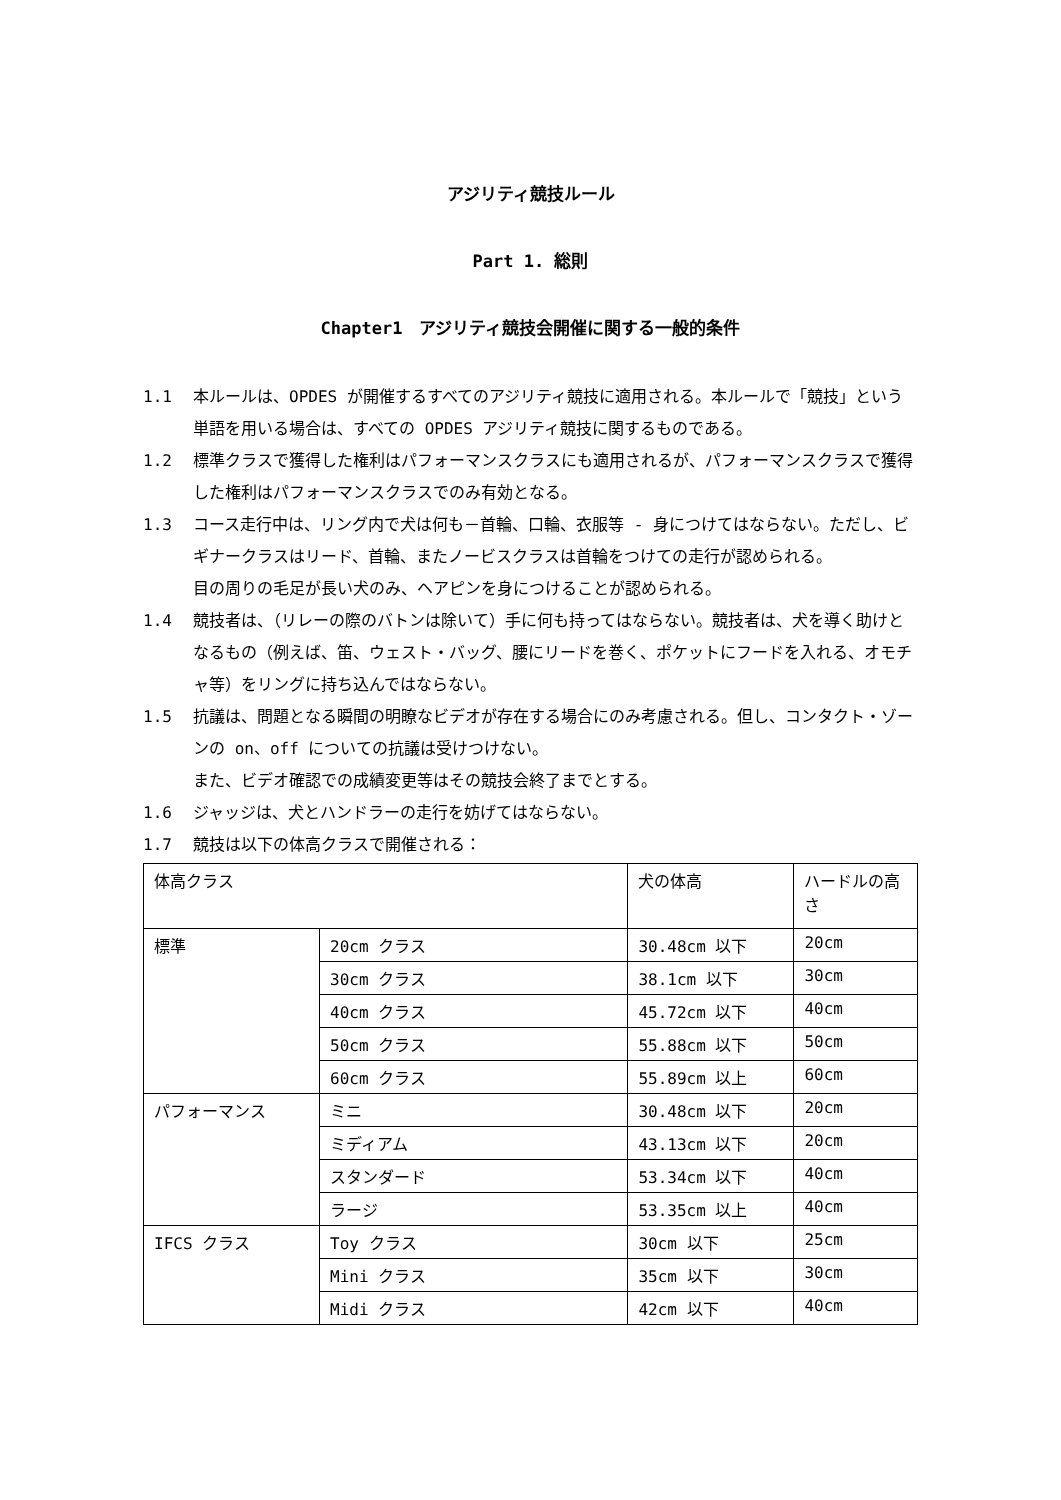アジリティ競技ルール
Part 1. 総則
Chapter1　アジリティ競技会開催に関する一般的条件
1.1 本ルールは、OPDES が開催するすべてのアジリティ競技に適用される。本ルールで「競技」という単語を用いる場合は、すべての OPDES アジリティ競技に関するものである。
1.2 標準クラスで獲得した権利はパフォーマンスクラスにも適用されるが、パフォーマンスクラスで獲得した権利はパフォーマンスクラスでのみ有効となる。
1.3 コース走行中は、リング内で犬は何も－首輪、口輪、衣服等 - 身につけてはならない。ただし、ビギナークラスはリード、首輪、またノービスクラスは首輪をつけての走行が認められる。
目の周りの毛足が長い犬のみ、ヘアピンを身につけることが認められる。
1.4 競技者は、（リレーの際のバトンは除いて）手に何も持ってはならない。競技者は、犬を導く助けとなるもの（例えば、笛、ウェスト・バッグ、腰にリードを巻く、ポケットにフードを入れる、オモチャ等）をリングに持ち込んではならない。
1.5 抗議は、問題となる瞬間の明瞭なビデオが存在する場合にのみ考慮される。但し、コンタクト・ゾーンの on、off についての抗議は受けつけない。
また、ビデオ確認での成績変更等はその競技会終了までとする。
1.6 ジャッジは、犬とハンドラーの走行を妨げてはならない。
1.7 競技は以下の体高クラスで開催される：
| 体高クラス | | 犬の体高 | ハードルの高さ |
| 標準 | 20cm クラス | 30.48cm 以下 | 20cm |
| | 30cm クラス | 38.1cm 以下 | 30cm |
| | 40cm クラス | 45.72cm 以下 | 40cm |
| | 50cm クラス | 55.88cm 以下 | 50cm |
| | 60cm クラス | 55.89cm 以上 | 60cm |
| パフォーマンス | ミニ | 30.48cm 以下 | 20cm |
| | ミディアム | 43.13cm 以下 | 20cm |
| | スタンダード | 53.34cm 以下 | 40cm |
| | ラージ | 53.35cm 以上 | 40cm |
| IFCS クラス | Toy クラス | 30cm 以下 | 25cm |
| | Mini クラス | 35cm 以下 | 30cm |
| | Midi クラス | 42cm 以下 | 40cm |